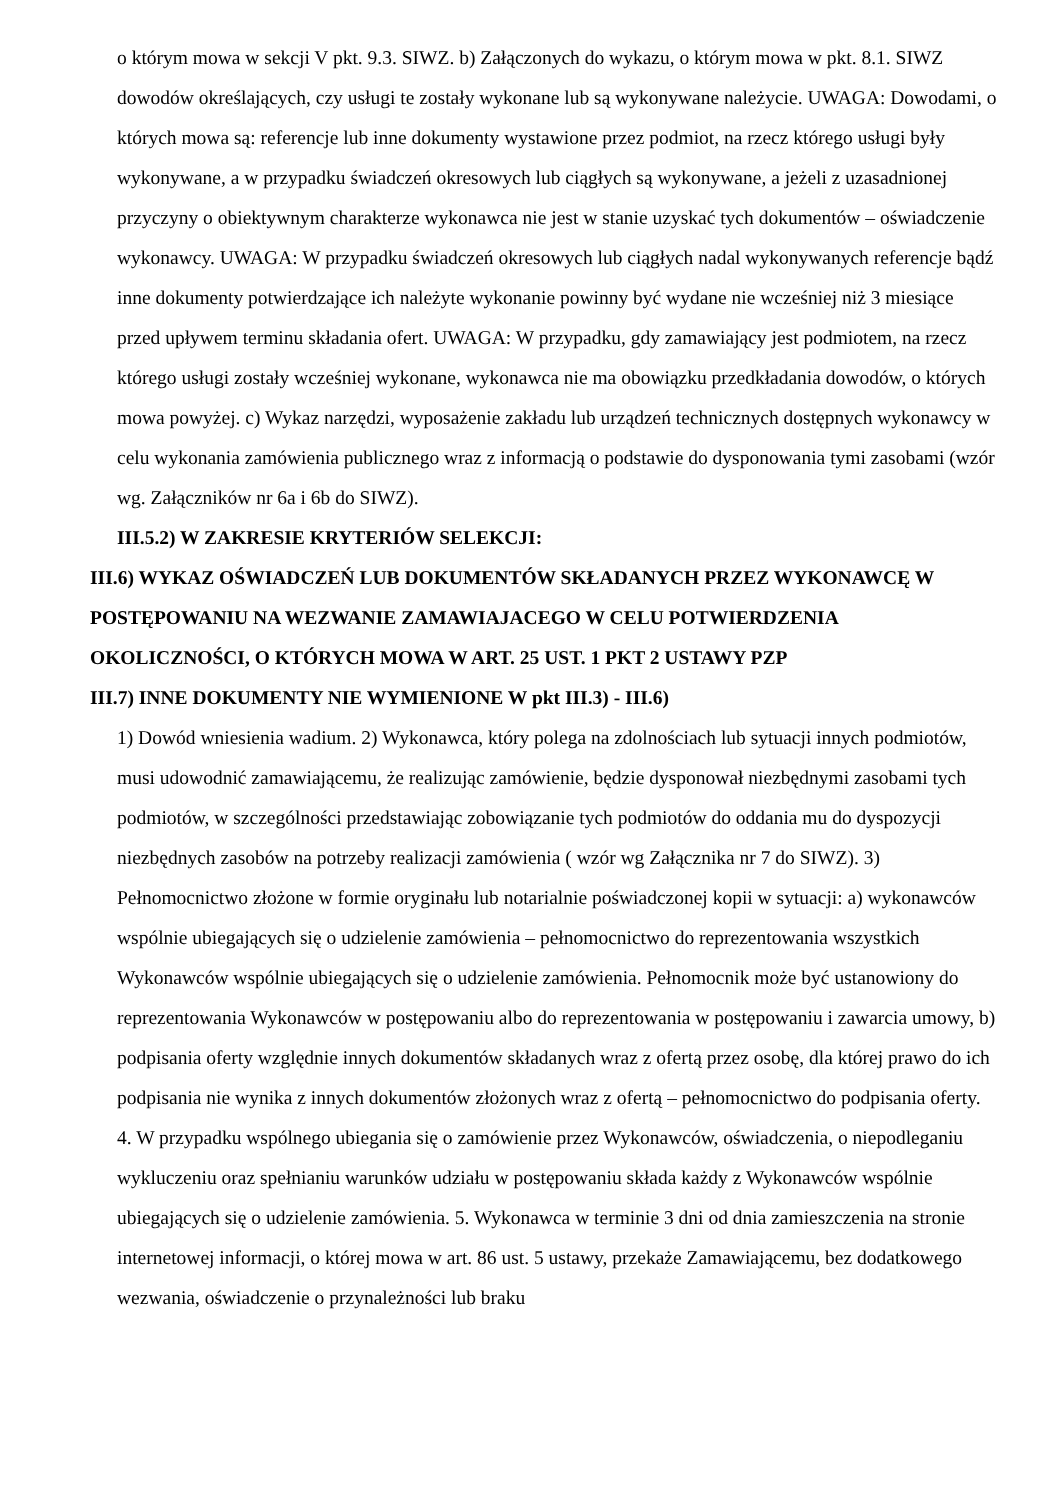o którym mowa w sekcji V pkt. 9.3. SIWZ. b) Załączonych do wykazu, o którym mowa w pkt. 8.1. SIWZ dowodów określających, czy usługi te zostały wykonane lub są wykonywane należycie. UWAGA: Dowodami, o których mowa są: referencje lub inne dokumenty wystawione przez podmiot, na rzecz którego usługi były wykonywane, a w przypadku świadczeń okresowych lub ciągłych są wykonywane, a jeżeli z uzasadnionej przyczyny o obiektywnym charakterze wykonawca nie jest w stanie uzyskać tych dokumentów – oświadczenie wykonawcy. UWAGA: W przypadku świadczeń okresowych lub ciągłych nadal wykonywanych referencje bądź inne dokumenty potwierdzające ich należyte wykonanie powinny być wydane nie wcześniej niż 3 miesiące przed upływem terminu składania ofert. UWAGA: W przypadku, gdy zamawiający jest podmiotem, na rzecz którego usługi zostały wcześniej wykonane, wykonawca nie ma obowiązku przedkładania dowodów, o których mowa powyżej. c) Wykaz narzędzi, wyposażenie zakładu lub urządzeń technicznych dostępnych wykonawcy w celu wykonania zamówienia publicznego wraz z informacją o podstawie do dysponowania tymi zasobami (wzór wg. Załączników nr 6a i 6b do SIWZ).
III.5.2) W ZAKRESIE KRYTERIÓW SELEKCJI:
III.6) WYKAZ OŚWIADCZEŃ LUB DOKUMENTÓW SKŁADANYCH PRZEZ WYKONAWCĘ W POSTĘPOWANIU NA WEZWANIE ZAMAWIAJACEGO W CELU POTWIERDZENIA OKOLICZNOŚCI, O KTÓRYCH MOWA W ART. 25 UST. 1 PKT 2 USTAWY PZP
III.7) INNE DOKUMENTY NIE WYMIENIONE W pkt III.3) - III.6)
1) Dowód wniesienia wadium. 2) Wykonawca, który polega na zdolnościach lub sytuacji innych podmiotów, musi udowodnić zamawiającemu, że realizując zamówienie, będzie dysponował niezbędnymi zasobami tych podmiotów, w szczególności przedstawiając zobowiązanie tych podmiotów do oddania mu do dyspozycji niezbędnych zasobów na potrzeby realizacji zamówienia ( wzór wg Załącznika nr 7 do SIWZ). 3) Pełnomocnictwo złożone w formie oryginału lub notarialnie poświadczonej kopii w sytuacji: a) wykonawców wspólnie ubiegających się o udzielenie zamówienia – pełnomocnictwo do reprezentowania wszystkich Wykonawców wspólnie ubiegających się o udzielenie zamówienia. Pełnomocnik może być ustanowiony do reprezentowania Wykonawców w postępowaniu albo do reprezentowania w postępowaniu i zawarcia umowy, b) podpisania oferty względnie innych dokumentów składanych wraz z ofertą przez osobę, dla której prawo do ich podpisania nie wynika z innych dokumentów złożonych wraz z ofertą – pełnomocnictwo do podpisania oferty. 4. W przypadku wspólnego ubiegania się o zamówienie przez Wykonawców, oświadczenia, o niepodleganiu wykluczeniu oraz spełnianiu warunków udziału w postępowaniu składa każdy z Wykonawców wspólnie ubiegających się o udzielenie zamówienia. 5. Wykonawca w terminie 3 dni od dnia zamieszczenia na stronie internetowej informacji, o której mowa w art. 86 ust. 5 ustawy, przekaże Zamawiającemu, bez dodatkowego wezwania, oświadczenie o przynależności lub braku